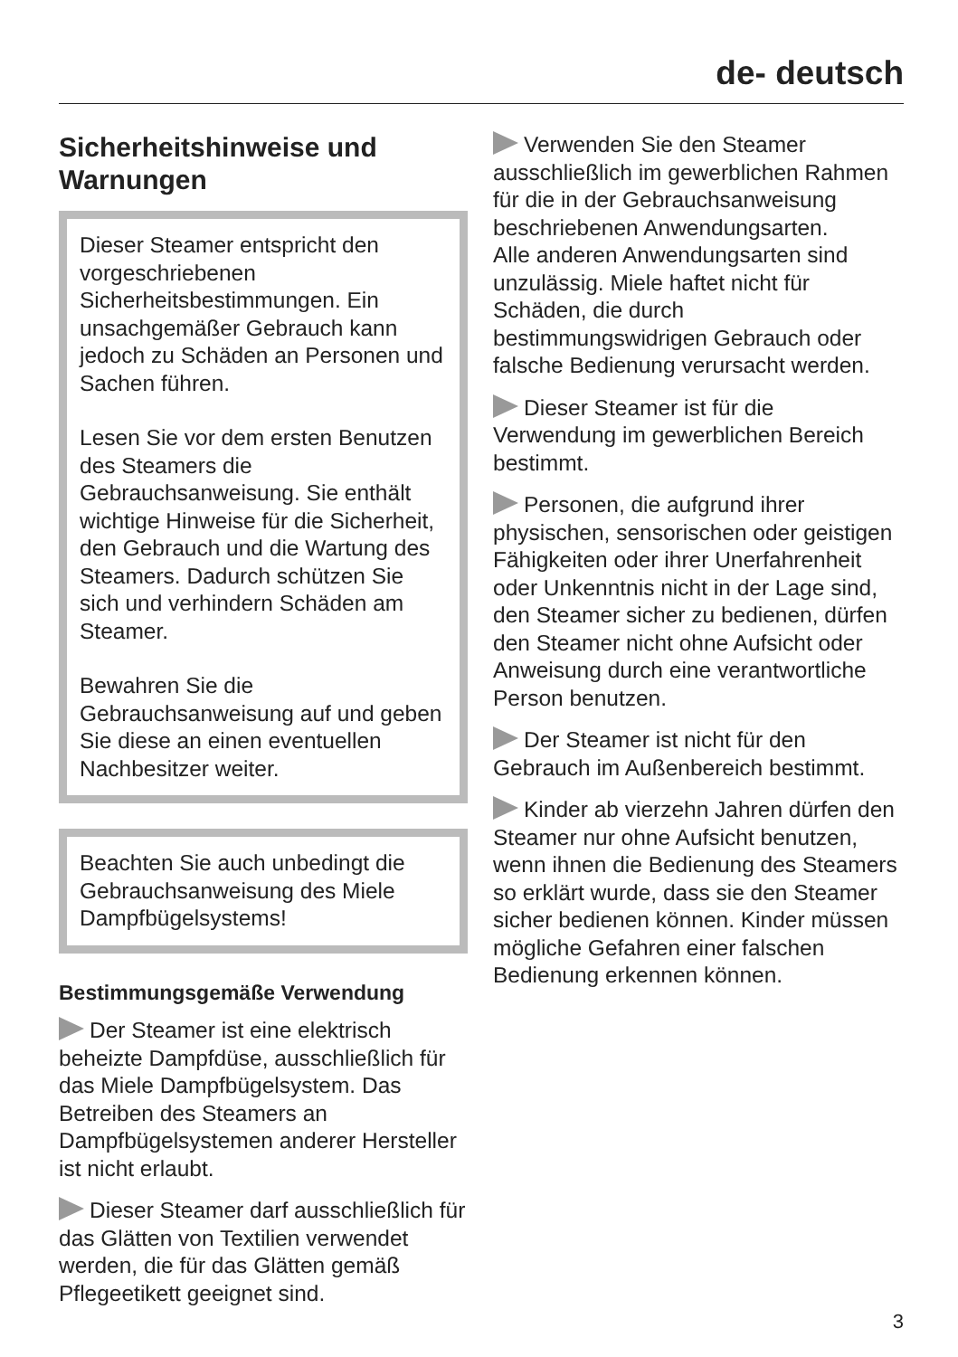de- deutsch
Sicherheitshinweise und Warnungen
Dieser Steamer entspricht den vorgeschriebenen Sicherheitsbestimmungen. Ein unsachgemäßer Gebrauch kann jedoch zu Schäden an Personen und Sachen führen.
Lesen Sie vor dem ersten Benutzen des Steamers die Gebrauchsanweisung. Sie enthält wichtige Hinweise für die Sicherheit, den Gebrauch und die Wartung des Steamers. Dadurch schützen Sie sich und verhindern Schäden am Steamer.
Bewahren Sie die Gebrauchsanweisung auf und geben Sie diese an einen eventuellen Nachbesitzer weiter.
Beachten Sie auch unbedingt die Gebrauchsanweisung des Miele Dampfbügelsystems!
Bestimmungsgemäße Verwendung
Der Steamer ist eine elektrisch beheizte Dampfdüse, ausschließlich für das Miele Dampfbügelsystem. Das Betreiben des Steamers an Dampfbügelsystemen anderer Hersteller ist nicht erlaubt.
Dieser Steamer darf ausschließlich für das Glätten von Textilien verwendet werden, die für das Glätten gemäß Pflegeetikett geeignet sind.
Verwenden Sie den Steamer ausschließlich im gewerblichen Rahmen für die in der Gebrauchsanweisung beschriebenen Anwendungsarten.
Alle anderen Anwendungsarten sind unzulässig. Miele haftet nicht für Schäden, die durch bestimmungswidrigen Gebrauch oder falsche Bedienung verursacht werden.
Dieser Steamer ist für die Verwendung im gewerblichen Bereich bestimmt.
Personen, die aufgrund ihrer physischen, sensorischen oder geistigen Fähigkeiten oder ihrer Unerfahrenheit oder Unkenntnis nicht in der Lage sind, den Steamer sicher zu bedienen, dürfen den Steamer nicht ohne Aufsicht oder Anweisung durch eine verantwortliche Person benutzen.
Der Steamer ist nicht für den Gebrauch im Außenbereich bestimmt.
Kinder ab vierzehn Jahren dürfen den Steamer nur ohne Aufsicht benutzen, wenn ihnen die Bedienung des Steamers so erklärt wurde, dass sie den Steamer sicher bedienen können. Kinder müssen mögliche Gefahren einer falschen Bedienung erkennen können.
3